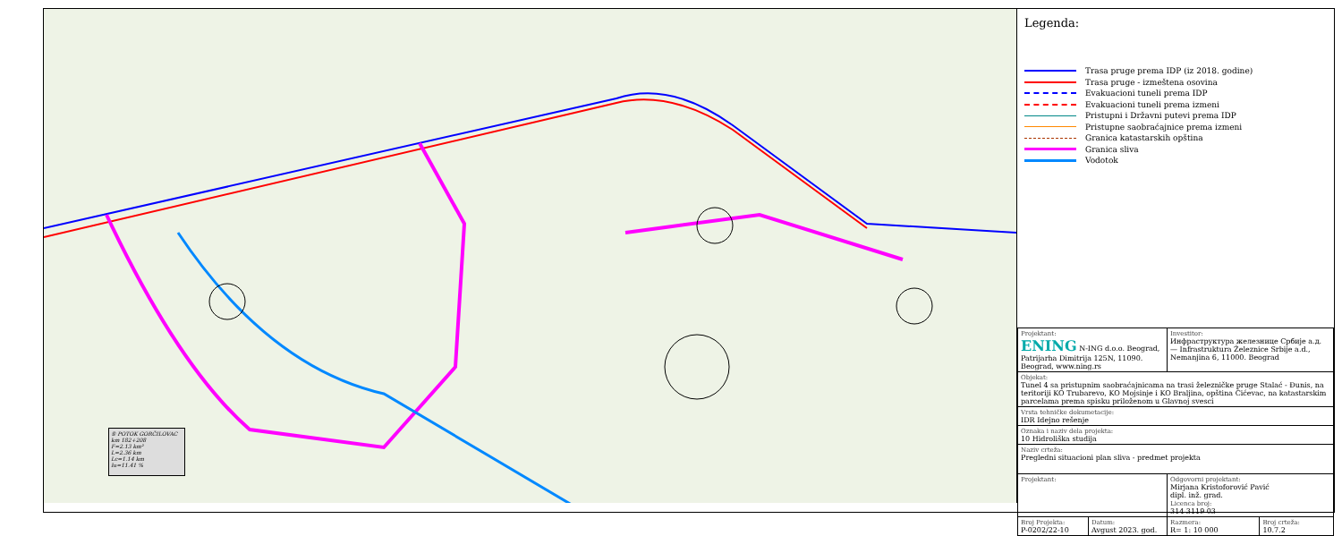⑤ POTOK GORČILOVAC
km 182+208
F=2.13 km²
L=2.36 km
Lc=1.14 km
Iu=11.41 %
Legenda:
Trasa pruge prema IDP (iz 2018. godine)
Trasa pruge - izmeštena osovina
Evakuacioni tuneli prema IDP
Evakuacioni tuneli prema izmeni
Pristupni i Državni putevi prema IDP
Pristupne saobraćajnice prema izmeni
Granica katastarskih opština
Granica sliva
Vodotok
| Projektant: ENING N-ING d.o.o. Beograd, Patrijarha Dimitrija 125N, 11090. Beograd, www.ning.rs | | Investitor: Инфраструктура железнице Србије а.д. — Infrastruktura Železnice Srbije a.d., Nemanjina 6, 11000. Beograd | |
| Objekat: Tunel 4 sa pristupnim saobraćajnicama na trasi železničke pruge Stalać - Đunis, na teritoriji KO Trubarevo, KO Mojsinje i KO Braljina, opština Ćićevac, na katastarskim parcelama prema spisku priloženom u Glavnoj svesci | | | |
| Vrsta tehničke dokumetacije: IDR Idejno rešenje | | | |
| Oznaka i naziv dela projekta: 10 Hidroliška studija | | | |
| Naziv crteža: Pregledni situacioni plan sliva - predmet projekta | | | |
| Projektant: | | Odgovorni projektant: Mirjana Kristoforović Pavić dipl. inž. grad. Licenca broj: 314 3119 03 | |
| Broj Projekta: P-0202/22-10 | Datum: Avgust 2023. god. | Razmera: R= 1: 10 000 | Broj crteža: 10.7.2 |